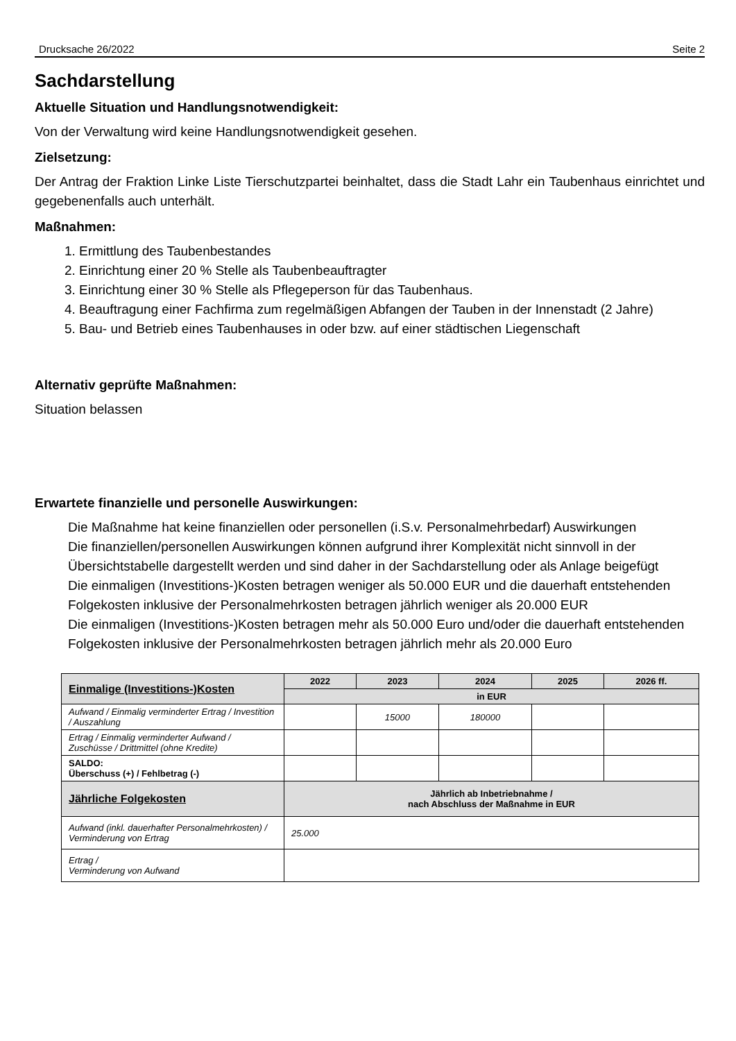Drucksache 26/2022 Seite 2
Sachdarstellung
Aktuelle Situation und Handlungsnotwendigkeit:
Von der Verwaltung wird keine Handlungsnotwendigkeit gesehen.
Zielsetzung:
Der Antrag der Fraktion Linke Liste Tierschutzpartei beinhaltet, dass die Stadt Lahr ein Taubenhaus einrichtet und gegebenenfalls auch unterhält.
Maßnahmen:
1. Ermittlung des Taubenbestandes
2. Einrichtung einer 20 % Stelle als Taubenbeauftragter
3. Einrichtung einer 30 % Stelle als Pflegeperson für das Taubenhaus.
4. Beauftragung einer Fachfirma zum regelmäßigen Abfangen der Tauben in der Innenstadt (2 Jahre)
5. Bau- und Betrieb eines Taubenhauses in oder bzw. auf einer städtischen Liegenschaft
Alternativ geprüfte Maßnahmen:
Situation belassen
Erwartete finanzielle und personelle Auswirkungen:
Die Maßnahme hat keine finanziellen oder personellen (i.S.v. Personalmehrbedarf) Auswirkungen
Die finanziellen/personellen Auswirkungen können aufgrund ihrer Komplexität nicht sinnvoll in der Übersichtstabelle dargestellt werden und sind daher in der Sachdarstellung oder als Anlage beigefügt
Die einmaligen (Investitions-)Kosten betragen weniger als 50.000 EUR und die dauerhaft entstehenden Folgekosten inklusive der Personalmehrkosten betragen jährlich weniger als 20.000 EUR
Die einmaligen (Investitions-)Kosten betragen mehr als 50.000 Euro und/oder die dauerhaft entstehenden Folgekosten inklusive der Personalmehrkosten betragen jährlich mehr als 20.000 Euro
| Einmalige (Investitions-)Kosten | 2022 | 2023 | 2024 | 2025 | 2026 ff. |
| --- | --- | --- | --- | --- | --- |
| | in EUR | | | | |
| Aufwand / Einmalig verminderter Ertrag / Investition / Auszahlung | | 15000 | 180000 | | |
| Ertrag / Einmalig verminderter Aufwand / Zuschüsse / Drittmittel (ohne Kredite) | | | | | |
| SALDO: Überschuss (+) / Fehlbetrag (-) | | | | | |
| Jährliche Folgekosten | Jährlich ab Inbetriebnahme / nach Abschluss der Maßnahme in EUR | | | | |
| Aufwand (inkl. dauerhafter Personalmehrkosten) / Verminderung von Ertrag | 25.000 | | | | |
| Ertrag / Verminderung von Aufwand | | | | | |